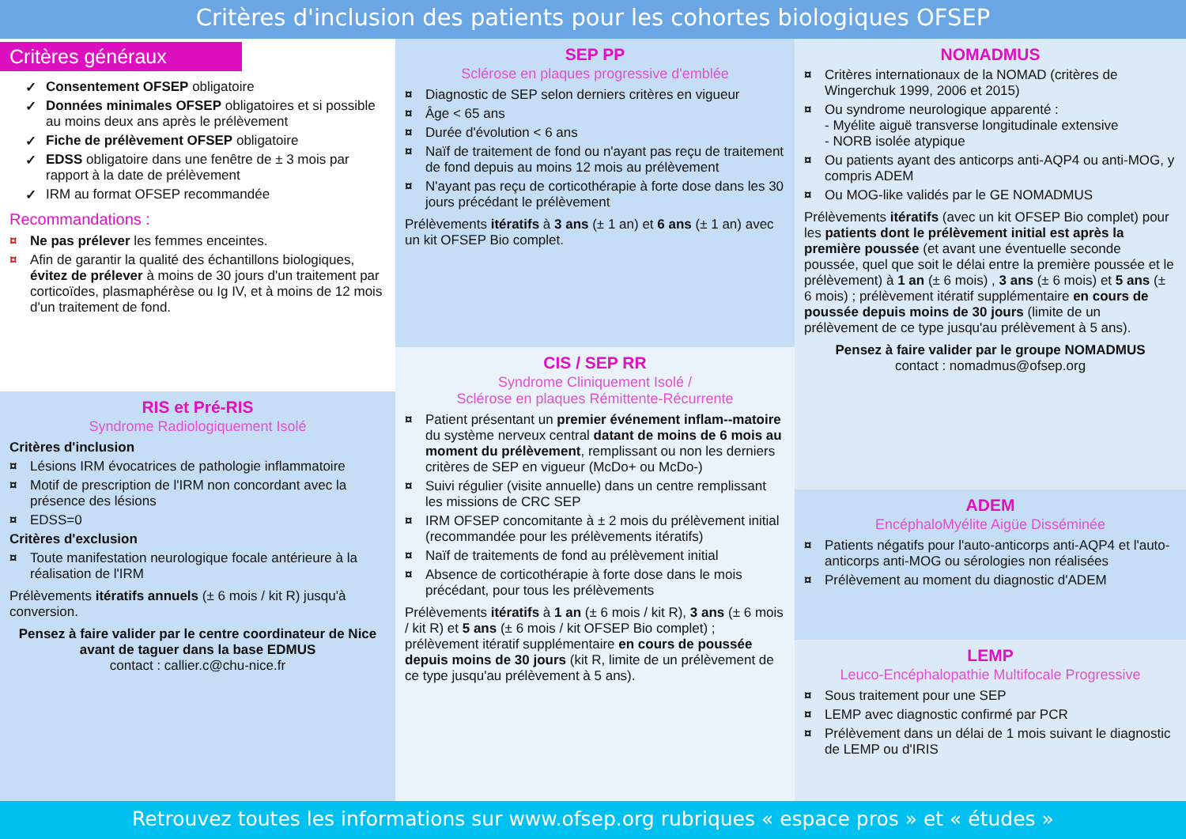Critères d'inclusion des patients pour les cohortes biologiques OFSEP
Critères généraux
✓ Consentement OFSEP obligatoire
✓ Données minimales OFSEP obligatoires et si possible au moins deux ans après le prélèvement
✓ Fiche de prélèvement OFSEP obligatoire
✓ EDSS obligatoire dans une fenêtre de ± 3 mois par rapport à la date de prélèvement
✓ IRM au format OFSEP recommandée
Recommandations :
¤ Ne pas prélever les femmes enceintes.
¤ Afin de garantir la qualité des échantillons biologiques, évitez de prélever à moins de 30 jours d'un traitement par corticoïdes, plasmaphérèse ou Ig IV, et à moins de 12 mois d'un traitement de fond.
RIS et Pré-RIS
Syndrome Radiologiquement Isolé
Critères d'inclusion
¤ Lésions IRM évocatrices de pathologie inflammatoire
¤ Motif de prescription de l'IRM non concordant avec la présence des lésions
¤ EDSS=0
Critères d'exclusion
¤ Toute manifestation neurologique focale antérieure à la réalisation de l'IRM
Prélèvements itératifs annuels (± 6 mois / kit R) jusqu'à conversion.
Pensez à faire valider par le centre coordinateur de Nice avant de taguer dans la base EDMUS
contact : callier.c@chu-nice.fr
SEP PP
Sclérose en plaques progressive d'emblée
¤ Diagnostic de SEP selon derniers critères en vigueur
¤ Âge < 65 ans
¤ Durée d'évolution < 6 ans
¤ Naïf de traitement de fond ou n'ayant pas reçu de traitement de fond depuis au moins 12 mois au prélèvement
¤ N'ayant pas reçu de corticothérapie à forte dose dans les 30 jours précédant le prélèvement
Prélèvements itératifs à 3 ans (± 1 an) et 6 ans (± 1 an) avec un kit OFSEP Bio complet.
CIS / SEP RR
Syndrome Cliniquement Isolé /
Sclérose en plaques Rémittente-Récurrente
¤ Patient présentant un premier événement inflam--matoire du système nerveux central datant de moins de 6 mois au moment du prélèvement, remplissant ou non les derniers critères de SEP en vigueur (McDo+ ou McDo-)
¤ Suivi régulier (visite annuelle) dans un centre remplissant les missions de CRC SEP
¤ IRM OFSEP concomitante à ± 2 mois du prélèvement initial (recommandée pour les prélèvements itératifs)
¤ Naïf de traitements de fond au prélèvement initial
¤ Absence de corticothérapie à forte dose dans le mois précédant, pour tous les prélèvements
Prélèvements itératifs à 1 an (± 6 mois / kit R), 3 ans (± 6 mois / kit R) et 5 ans (± 6 mois / kit OFSEP Bio complet) ; prélèvement itératif supplémentaire en cours de poussée depuis moins de 30 jours (kit R, limite de un prélèvement de ce type jusqu'au prélèvement à 5 ans).
NOMADMUS
¤ Critères internationaux de la NOMAD (critères de Wingerchuk 1999, 2006 et 2015)
¤ Ou syndrome neurologique apparenté :
- Myélite aiguë transverse longitudinale extensive
- NORB isolée atypique
¤ Ou patients ayant des anticorps anti-AQP4 ou anti-MOG, y compris ADEM
¤ Ou MOG-like validés par le GE NOMADMUS
Prélèvements itératifs (avec un kit OFSEP Bio complet) pour les patients dont le prélèvement initial est après la première poussée (et avant une éventuelle seconde poussée, quel que soit le délai entre la première poussée et le prélèvement) à 1 an (± 6 mois) , 3 ans (± 6 mois) et 5 ans (± 6 mois) ; prélèvement itératif supplémentaire en cours de poussée depuis moins de 30 jours (limite de un prélèvement de ce type jusqu'au prélèvement à 5 ans).
Pensez à faire valider par le groupe NOMADMUS
contact : nomadmus@ofsep.org
ADEM
EncéphaloMyélite Aigüe Disséminée
¤ Patients négatifs pour l'auto-anticorps anti-AQP4 et l'auto-anticorps anti-MOG ou sérologies non réalisées
¤ Prélèvement au moment du diagnostic d'ADEM
LEMP
Leuco-Encéphalopathie Multifocale Progressive
¤ Sous traitement pour une SEP
¤ LEMP avec diagnostic confirmé par PCR
¤ Prélèvement dans un délai de 1 mois suivant le diagnostic de LEMP ou d'IRIS
Retrouvez toutes les informations sur www.ofsep.org rubriques « espace pros » et « études »